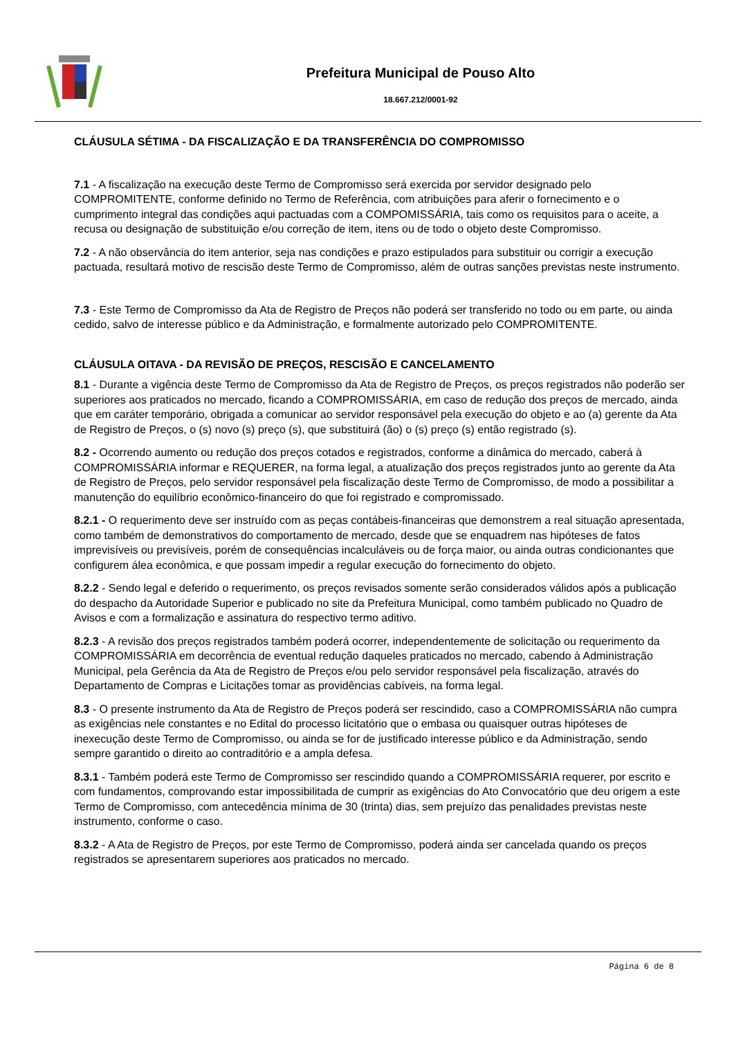Prefeitura Municipal de Pouso Alto
18.667.212/0001-92
CLÁUSULA SÉTIMA - DA FISCALIZAÇÃO E DA TRANSFERÊNCIA DO COMPROMISSO
7.1 - A fiscalização na execução deste Termo de Compromisso será exercida por servidor designado pelo COMPROMITENTE, conforme definido no Termo de Referência, com atribuições para aferir o fornecimento e o cumprimento integral das condições aqui pactuadas com a COMPOMISSÁRIA, tais como os requisitos para o aceite, a recusa ou designação de substituição e/ou correção de item, itens ou de todo o objeto deste Compromisso.
7.2 - A não observância do item anterior, seja nas condições e prazo estipulados para substituir ou corrigir a execução pactuada, resultará motivo de rescisão deste Termo de Compromisso, além de outras sanções previstas neste instrumento.
7.3 - Este Termo de Compromisso da Ata de Registro de Preços não poderá ser transferido no todo ou em parte, ou ainda cedido, salvo de interesse público e da Administração, e formalmente autorizado pelo COMPROMITENTE.
CLÁUSULA OITAVA - DA REVISÃO DE PREÇOS, RESCISÃO E CANCELAMENTO
8.1 - Durante a vigência deste Termo de Compromisso da Ata de Registro de Preços, os preços registrados não poderão ser superiores aos praticados no mercado, ficando a COMPROMISSÁRIA, em caso de redução dos preços de mercado, ainda que em caráter temporário, obrigada a comunicar ao servidor responsável pela execução do objeto e ao (a) gerente da Ata de Registro de Preços, o (s) novo (s) preço (s), que substituirá (ão) o (s) preço (s) então registrado (s).
8.2 - Ocorrendo aumento ou redução dos preços cotados e registrados, conforme a dinâmica do mercado, caberá à COMPROMISSÁRIA informar e REQUERER, na forma legal, a atualização dos preços registrados junto ao gerente da Ata de Registro de Preços, pelo servidor responsável pela fiscalização deste Termo de Compromisso, de modo a possibilitar a manutenção do equilíbrio econômico-financeiro do que foi registrado e compromissado.
8.2.1 - O requerimento deve ser instruído com as peças contábeis-financeiras que demonstrem a real situação apresentada, como também de demonstrativos do comportamento de mercado, desde que se enquadrem nas hipóteses de fatos imprevisíveis ou previsíveis, porém de consequências incalculáveis ou de força maior, ou ainda outras condicionantes que configurem álea econômica, e que possam impedir a regular execução do fornecimento do objeto.
8.2.2 - Sendo legal e deferido o requerimento, os preços revisados somente serão considerados válidos após a publicação do despacho da Autoridade Superior e publicado no site da Prefeitura Municipal, como também publicado no Quadro de Avisos e com a formalização e assinatura do respectivo termo aditivo.
8.2.3 - A revisão dos preços registrados também poderá ocorrer, independentemente de solicitação ou requerimento da COMPROMISSÁRIA em decorrência de eventual redução daqueles praticados no mercado, cabendo à Administração Municipal, pela Gerência da Ata de Registro de Preços e/ou pelo servidor responsável pela fiscalização, através do Departamento de Compras e Licitações tomar as providências cabíveis, na forma legal.
8.3 - O presente instrumento da Ata de Registro de Preços poderá ser rescindido, caso a COMPROMISSÁRIA não cumpra as exigências nele constantes e no Edital do processo licitatório que o embasa ou quaisquer outras hipóteses de inexecução deste Termo de Compromisso, ou ainda se for de justificado interesse público e da Administração, sendo sempre garantido o direito ao contraditório e a ampla defesa.
8.3.1 - Também poderá este Termo de Compromisso ser rescindido quando a COMPROMISSÁRIA requerer, por escrito e com fundamentos, comprovando estar impossibilitada de cumprir as exigências do Ato Convocatório que deu origem a este Termo de Compromisso, com antecedência mínima de 30 (trinta) dias, sem prejuízo das penalidades previstas neste instrumento, conforme o caso.
8.3.2 - A Ata de Registro de Preços, por este Termo de Compromisso, poderá ainda ser cancelada quando os preços registrados se apresentarem superiores aos praticados no mercado.
Página 6 de 8